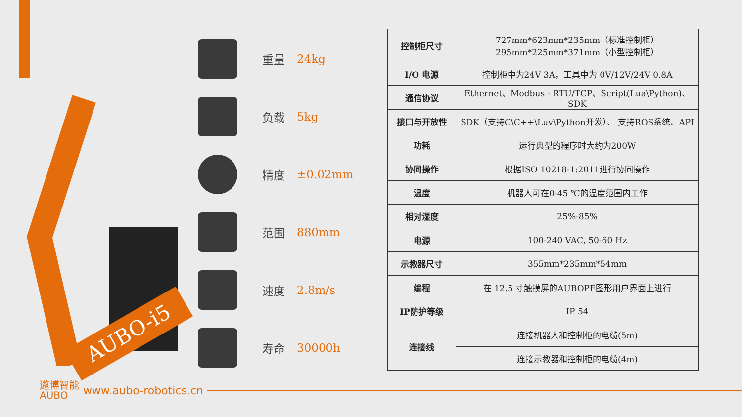AUBO-i5
重量 24kg
负载 5kg
精度 ±0.02mm
范围 880mm
速度 2.8m/s
寿命 30000h
| 控制柜尺寸 | 727mm*623mm*235mm（标准控制柜） 295mm*225mm*371mm（小型控制柜） |
| I/O 电源 | 控制柜中为24V 3A，工具中为 0V/12V/24V 0.8A |
| 通信协议 | Ethernet、Modbus - RTU/TCP、Script(Lua\Python)、SDK |
| 接口与开放性 | SDK（支持C\C++\Luv\Python开发）、 支持ROS系统、API |
| 功耗 | 运行典型的程序时大约为200W |
| 协同操作 | 根据ISO 10218-1:2011进行协同操作 |
| 温度 | 机器人可在0-45 ℃的温度范围内工作 |
| 相对湿度 | 25%-85% |
| 电源 | 100-240 VAC, 50-60 Hz |
| 示教器尺寸 | 355mm*235mm*54mm |
| 编程 | 在 12.5 寸触摸屏的AUBOPE图形用户界面上进行 |
| IP防护等级 | IP 54 |
| 连接线 | 连接机器人和控制柜的电缆(5m) |
| | 连接示教器和控制柜的电缆(4m) |
遨博智能
AUBO
www.aubo-robotics.cn